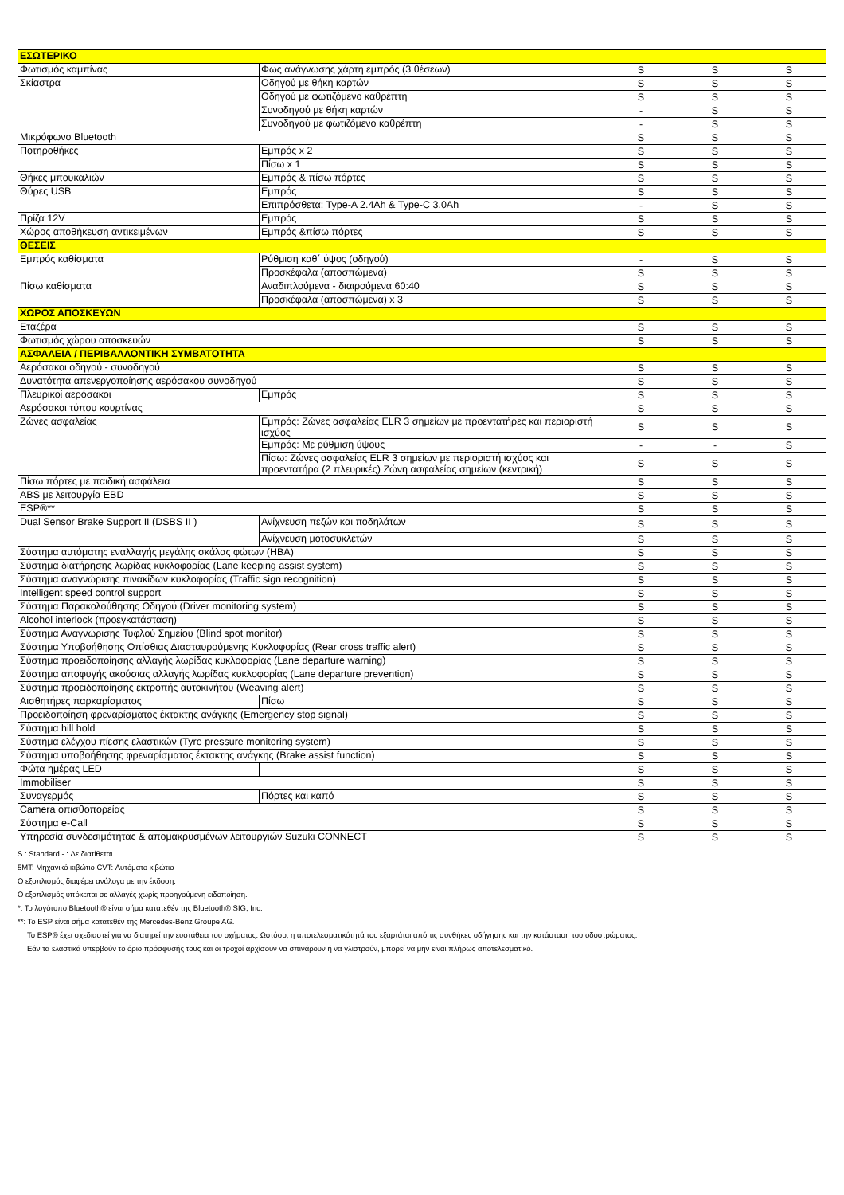| ΕΣΩΤΕΡΙΚΟ | | | | |
| Φωτισμός καμπίνας | Φως ανάγνωσης χάρτη εμπρός (3 θέσεων) | S | S | S |
| Σκίαστρα | Οδηγού με θήκη καρτών | S | S | S |
| | Οδηγού με φωτιζόμενο καθρέπτη | S | S | S |
| | Συνοδηγού με θήκη καρτών | - | S | S |
| | Συνοδηγού με φωτιζόμενο καθρέπτη | - | S | S |
| Μικρόφωνο Bluetooth | | S | S | S |
| Ποτηροθήκες | Εμπρός x 2 | S | S | S |
| | Πίσω x 1 | S | S | S |
| Θήκες μπουκαλιών | Εμπρός & πίσω πόρτες | S | S | S |
| Θύρες USB | Εμπρός | S | S | S |
| | Επιπρόσθετα: Type-A 2.4Ah & Type-C 3.0Ah | - | S | S |
| Πρίζα 12V | Εμπρός | S | S | S |
| Χώρος αποθήκευση αντικειμένων | Εμπρός &πίσω πόρτες | S | S | S |
| ΘΕΣΕΙΣ | | | | |
| Εμπρός καθίσματα | Ρύθμιση καθ΄ ύψος (οδηγού) | - | S | S |
| | Προσκέφαλα (αποσπώμενα) | S | S | S |
| Πίσω καθίσματα | Αναδιπλούμενα - διαιρούμενα 60:40 | S | S | S |
| | Προσκέφαλα (αποσπώμενα) x 3 | S | S | S |
| ΧΩΡΟΣ ΑΠΟΣΚΕΥΩΝ | | | | |
| Εταζέρα | | S | S | S |
| Φωτισμός χώρου αποσκευών | | S | S | S |
| ΑΣΦΑΛΕΙΑ / ΠΕΡΙΒΑΛΛΟΝΤΙΚΗ ΣΥΜΒΑΤΟΤΗΤΑ | | | | |
| Αερόσακοι οδηγού - συνοδηγού | | S | S | S |
| Δυνατότητα απενεργοποίησης αερόσακου συνοδηγού | | S | S | S |
| Πλευρικοί αερόσακοι | Εμπρός | S | S | S |
| Αερόσακοι τύπου κουρτίνας | | S | S | S |
| Ζώνες ασφαλείας | Εμπρός: Ζώνες ασφαλείας ELR 3 σημείων με προεντατήρες και περιοριστή ισχύος | S | S | S |
| | Εμπρός: Με ρύθμιση ύψους | - | - | S |
| | Πίσω: Ζώνες ασφαλείας ELR 3 σημείων με περιοριστή ισχύος και προεντατήρα (2 πλευρικές) Ζώνη ασφαλείας σημείων (κεντρική) | S | S | S |
| Πίσω πόρτες με παιδική ασφάλεια | | S | S | S |
| ABS με λειτουργία EBD | | S | S | S |
| ESP®** | | S | S | S |
| Dual Sensor Brake Support II (DSBS II ) | Ανίχνευση πεζών και ποδηλάτων | S | S | S |
| | Ανίχνευση μοτοσυκλετών | S | S | S |
| Σύστημα αυτόματης εναλλαγής μεγάλης σκάλας φώτων (HBA) | | S | S | S |
| Σύστημα διατήρησης λωρίδας κυκλοφορίας (Lane keeping assist system) | | S | S | S |
| Σύστημα αναγνώρισης πινακίδων κυκλοφορίας (Traffic sign recognition) | | S | S | S |
| Intelligent speed control support | | S | S | S |
| Σύστημα Παρακολούθησης Οδηγού (Driver monitoring system) | | S | S | S |
| Alcohol interlock (προεγκατάσταση) | | S | S | S |
| Σύστημα Αναγνώρισης Τυφλού Σημείου (Blind spot monitor) | | S | S | S |
| Σύστημα Υποβοήθησης Οπίσθιας Διασταυρούμενης Κυκλοφορίας (Rear cross traffic alert) | | S | S | S |
| Σύστημα προειδοποίησης αλλαγής λωρίδας κυκλοφορίας (Lane departure warning) | | S | S | S |
| Σύστημα αποφυγής ακούσιας αλλαγής λωρίδας κυκλοφορίας (Lane departure prevention) | | S | S | S |
| Σύστημα προειδοποίησης εκτροπής αυτοκινήτου (Weaving alert) | | S | S | S |
| Αισθητήρες παρκαρίσματος | Πίσω | S | S | S |
| Προειδοποίηση φρεναρίσματος έκτακτης ανάγκης (Emergency stop signal) | | S | S | S |
| Σύστημα hill hold | | S | S | S |
| Σύστημα ελέγχου πίεσης ελαστικών (Tyre pressure monitoring system) | | S | S | S |
| Σύστημα υποβοήθησης φρεναρίσματος έκτακτης ανάγκης (Brake assist function) | | S | S | S |
| Φώτα ημέρας LED | | S | S | S |
| Immobiliser | | S | S | S |
| Συναγερμός | Πόρτες και καπό | S | S | S |
| Camera οπισθοπορείας | | S | S | S |
| Σύστημα e-Call | | S | S | S |
| Υπηρεσία συνδεσιμότητας & απομακρυσμένων λειτουργιών Suzuki CONNECT | | S | S | S |
S : Standard - : Δε διατίθεται
5MT: Μηχανικό κιβώτιο CVT: Αυτόματο κιβώτιο
Ο εξοπλισμός διαφέρει ανάλογα με την έκδοση.
Ο εξοπλισμός υπόκειται σε αλλαγές χωρίς προηγούμενη ειδοποίηση.
*: Το λογότυπο Bluetooth® είναι σήμα κατατεθέν της Bluetooth® SIG, Inc.
**: Το ESP είναι σήμα κατατεθέν της Mercedes-Benz Groupe AG.
Το ESP® έχει σχεδιαστεί για να διατηρεί την ευστάθεια του οχήματος. Ωστόσο, η αποτελεσματικότητά του εξαρτάται από τις συνθήκες οδήγησης και την κατάσταση του οδοστρώματος.
Εάν τα ελαστικά υπερβούν το όριο πρόσφυσής τους και οι τροχοί αρχίσουν να σπινάρουν ή να γλιστρούν, μπορεί να μην είναι πλήρως αποτελεσματικό.